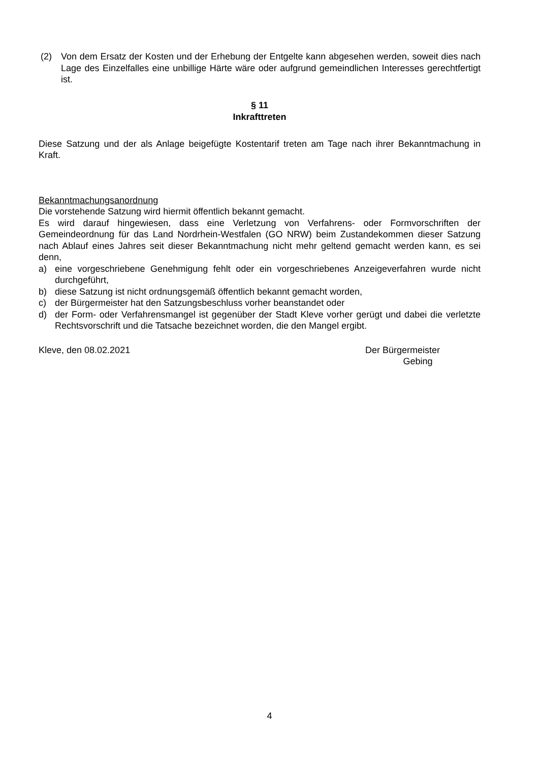(2) Von dem Ersatz der Kosten und der Erhebung der Entgelte kann abgesehen werden, soweit dies nach Lage des Einzelfalles eine unbillige Härte wäre oder aufgrund gemeindlichen Interesses gerechtfertigt ist.
§ 11
Inkrafttreten
Diese Satzung und der als Anlage beigefügte Kostentarif treten am Tage nach ihrer Bekanntmachung in Kraft.
Bekanntmachungsanordnung
Die vorstehende Satzung wird hiermit öffentlich bekannt gemacht.
Es wird darauf hingewiesen, dass eine Verletzung von Verfahrens- oder Formvorschriften der Gemeindeordnung für das Land Nordrhein-Westfalen (GO NRW) beim Zustandekommen dieser Satzung nach Ablauf eines Jahres seit dieser Bekanntmachung nicht mehr geltend gemacht werden kann, es sei denn,
a) eine vorgeschriebene Genehmigung fehlt oder ein vorgeschriebenes Anzeigeverfahren wurde nicht durchgeführt,
b) diese Satzung ist nicht ordnungsgemäß öffentlich bekannt gemacht worden,
c) der Bürgermeister hat den Satzungsbeschluss vorher beanstandet oder
d) der Form- oder Verfahrensmangel ist gegenüber der Stadt Kleve vorher gerügt und dabei die verletzte Rechtsvorschrift und die Tatsache bezeichnet worden, die den Mangel ergibt.
Kleve, den 08.02.2021 Der Bürgermeister
Gebing
4